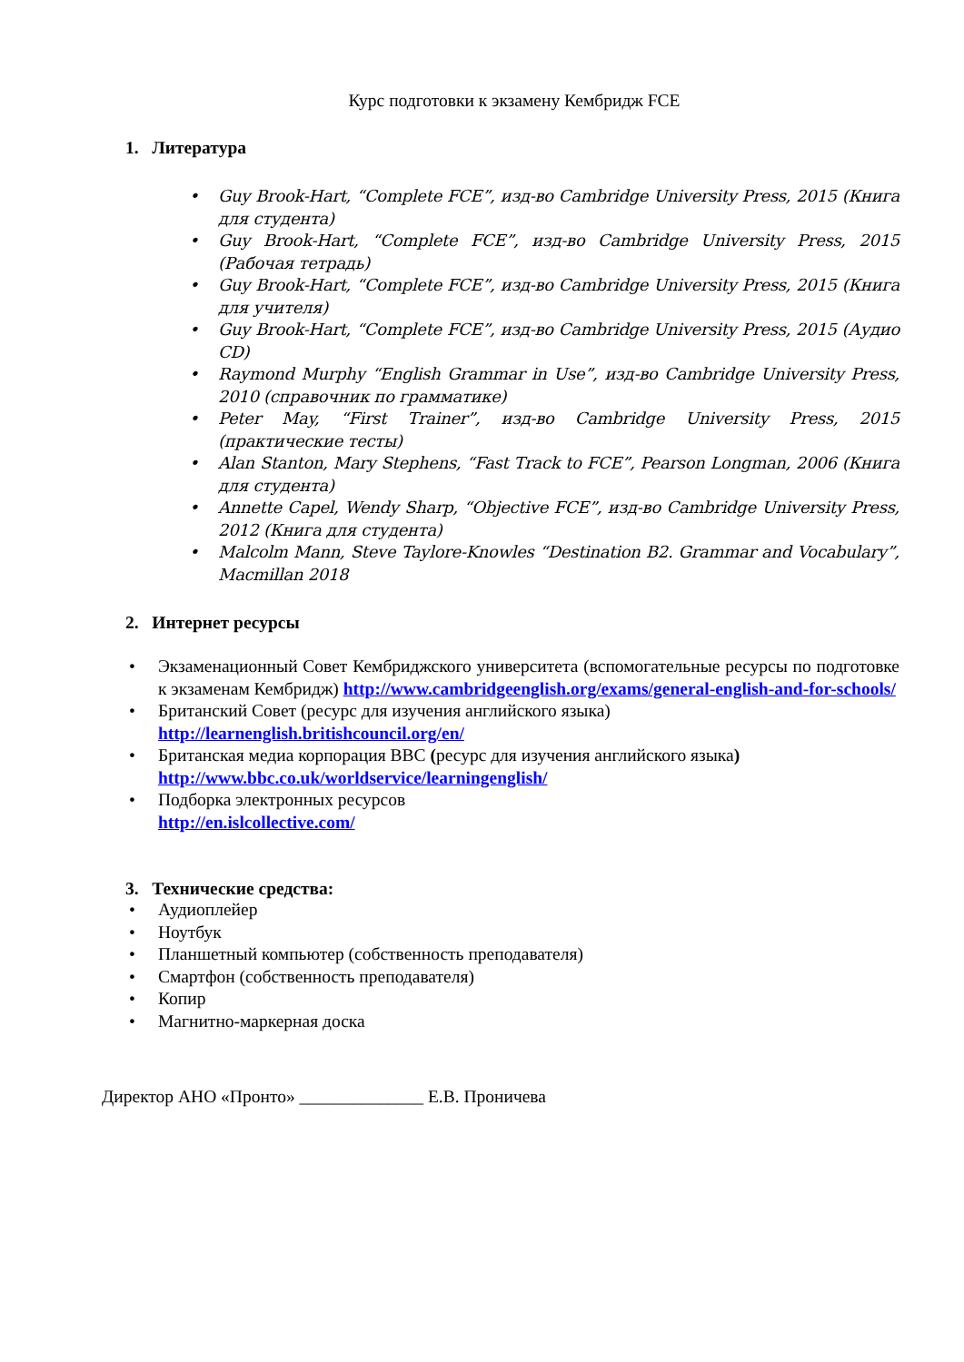Курс подготовки к экзамену Кембридж FCE
1. Литература
• Guy Brook-Hart, “Complete FCE”, изд-во Cambridge University Press, 2015 (Книга для студента)
• Guy Brook-Hart, “Complete FCE”, изд-во Cambridge University Press, 2015 (Рабочая тетрадь)
• Guy Brook-Hart, “Complete FCE”, изд-во Cambridge University Press, 2015 (Книга для учителя)
• Guy Brook-Hart, “Complete FCE”, изд-во Cambridge University Press, 2015 (Аудио CD)
• Raymond Murphy “English Grammar in Use”, изд-во Cambridge University Press, 2010 (справочник по грамматике)
• Peter May, “First Trainer”, изд-во Cambridge University Press, 2015 (практические тесты)
• Alan Stanton, Mary Stephens, “Fast Track to FCE”, Pearson Longman, 2006 (Книга для студента)
• Annette Capel, Wendy Sharp, “Objective FCE”, изд-во Cambridge University Press, 2012 (Книга для студента)
• Malcolm Mann, Steve Taylore-Knowles “Destination B2. Grammar and Vocabulary”, Macmillan 2018
2. Интернет ресурсы
• Экзаменационный Совет Кембриджского университета (вспомогательные ресурсы по подготовке к экзаменам Кембридж) http://www.cambridgeenglish.org/exams/general-english-and-for-schools/
• Британский Совет (ресурс для изучения английского языка)
http://learnenglish.britishcouncil.org/en/
• Британская медиа корпорация BBC (ресурс для изучения английского языка)
http://www.bbc.co.uk/worldservice/learningenglish/
• Подборка электронных ресурсов
http://en.islcollective.com/
3. Технические средства:
• Аудиоплейер
• Ноутбук
• Планшетный компьютер (собственность преподавателя)
• Смартфон (собственность преподавателя)
• Копир
• Магнитно-маркерная доска
Директор АНО «Пронто» ______________ Е.В. Проничева